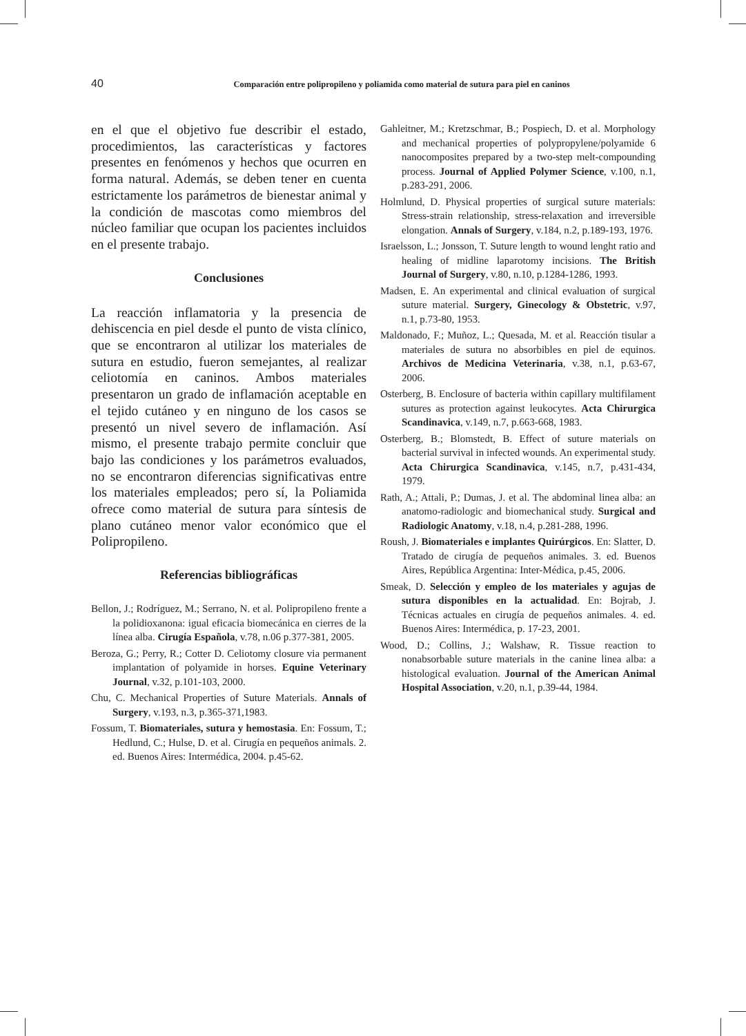40 Comparación entre polipropileno y poliamida como material de sutura para piel en caninos
en el que el objetivo fue describir el estado, procedimientos, las características y factores presentes en fenómenos y hechos que ocurren en forma natural. Además, se deben tener en cuenta estrictamente los parámetros de bienestar animal y la condición de mascotas como miembros del núcleo familiar que ocupan los pacientes incluidos en el presente trabajo.
Conclusiones
La reacción inflamatoria y la presencia de dehiscencia en piel desde el punto de vista clínico, que se encontraron al utilizar los materiales de sutura en estudio, fueron semejantes, al realizar celiotomía en caninos. Ambos materiales presentaron un grado de inflamación aceptable en el tejido cutáneo y en ninguno de los casos se presentó un nivel severo de inflamación. Así mismo, el presente trabajo permite concluir que bajo las condiciones y los parámetros evaluados, no se encontraron diferencias significativas entre los materiales empleados; pero sí, la Poliamida ofrece como material de sutura para síntesis de plano cutáneo menor valor económico que el Polipropileno.
Referencias bibliográficas
Bellon, J.; Rodríguez, M.; Serrano, N. et al. Polipropileno frente a la polidioxanona: igual eficacia biomecánica en cierres de la línea alba. Cirugía Española, v.78, n.06 p.377-381, 2005.
Beroza, G.; Perry, R.; Cotter D. Celiotomy closure via permanent implantation of polyamide in horses. Equine Veterinary Journal, v.32, p.101-103, 2000.
Chu, C. Mechanical Properties of Suture Materials. Annals of Surgery, v.193, n.3, p.365-371,1983.
Fossum, T. Biomateriales, sutura y hemostasia. En: Fossum, T.; Hedlund, C.; Hulse, D. et al. Cirugía en pequeños animals. 2. ed. Buenos Aires: Intermédica, 2004. p.45-62.
Gahleitner, M.; Kretzschmar, B.; Pospiech, D. et al. Morphology and mechanical properties of polypropylene/polyamide 6 nanocomposites prepared by a two-step melt-compounding process. Journal of Applied Polymer Science, v.100, n.1, p.283-291, 2006.
Holmlund, D. Physical properties of surgical suture materials: Stress-strain relationship, stress-relaxation and irreversible elongation. Annals of Surgery, v.184, n.2, p.189-193, 1976.
Israelsson, L.; Jonsson, T. Suture length to wound lenght ratio and healing of midline laparotomy incisions. The British Journal of Surgery, v.80, n.10, p.1284-1286, 1993.
Madsen, E. An experimental and clinical evaluation of surgical suture material. Surgery, Ginecology & Obstetric, v.97, n.1, p.73-80, 1953.
Maldonado, F.; Muñoz, L.; Quesada, M. et al. Reacción tisular a materiales de sutura no absorbibles en piel de equinos. Archivos de Medicina Veterinaria, v.38, n.1, p.63-67, 2006.
Osterberg, B. Enclosure of bacteria within capillary multifilament sutures as protection against leukocytes. Acta Chirurgica Scandinavica, v.149, n.7, p.663-668, 1983.
Osterberg, B.; Blomstedt, B. Effect of suture materials on bacterial survival in infected wounds. An experimental study. Acta Chirurgica Scandinavica, v.145, n.7, p.431-434, 1979.
Rath, A.; Attali, P.; Dumas, J. et al. The abdominal linea alba: an anatomo-radiologic and biomechanical study. Surgical and Radiologic Anatomy, v.18, n.4, p.281-288, 1996.
Roush, J. Biomateriales e implantes Quirúrgicos. En: Slatter, D. Tratado de cirugía de pequeños animales. 3. ed. Buenos Aires, República Argentina: Inter-Médica, p.45, 2006.
Smeak, D. Selección y empleo de los materiales y agujas de sutura disponibles en la actualidad. En: Bojrab, J. Técnicas actuales en cirugía de pequeños animales. 4. ed. Buenos Aires: Intermédica, p. 17-23, 2001.
Wood, D.; Collins, J.; Walshaw, R. Tissue reaction to nonabsorbable suture materials in the canine linea alba: a histological evaluation. Journal of the American Animal Hospital Association, v.20, n.1, p.39-44, 1984.